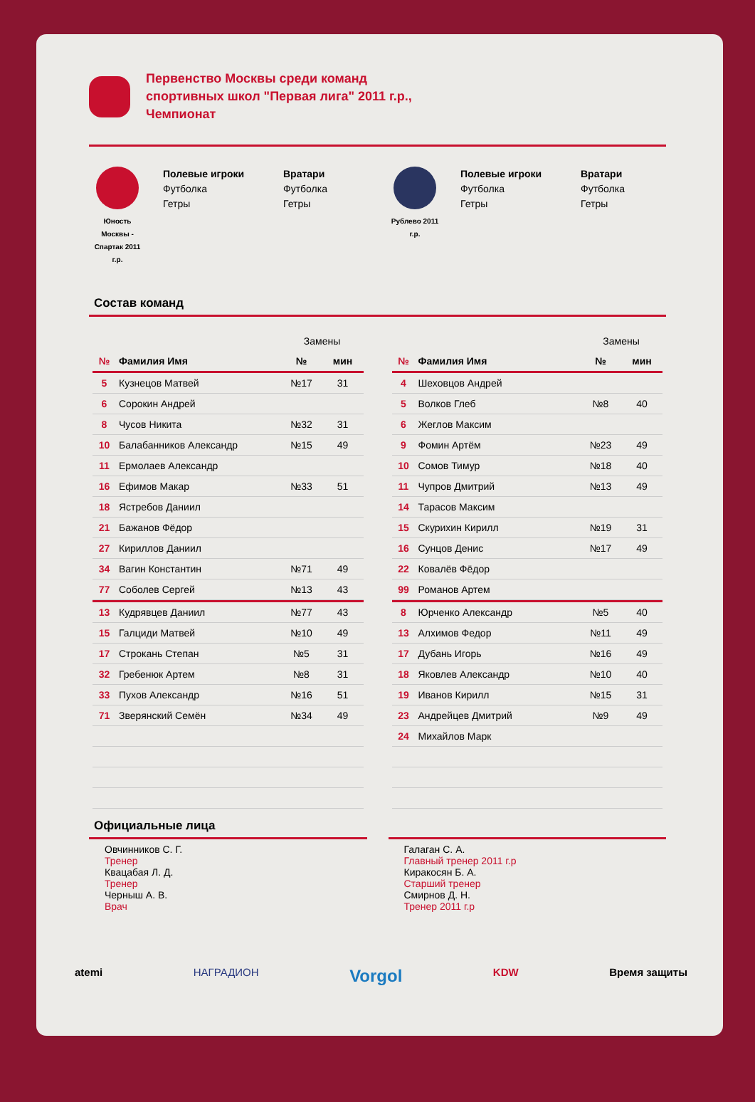Первенство Москвы среди команд
спортивных школ "Первая лига" 2011 г.р.,
Чемпионат
Юность Москвы - Спартак 2011 г.р.
Полевые игроки
Футболка
Гетры
Вратари
Футболка
Гетры
Рублево 2011 г.р.
Полевые игроки
Футболка
Гетры
Вратари
Футболка
Гетры
Состав команд
| | | Замены | |
| № | Фамилия Имя | № | мин |
| 5 | Кузнецов Матвей | №17 | 31 |
| 6 | Сорокин Андрей | | |
| 8 | Чусов Никита | №32 | 31 |
| 10 | Балабанников Александр | №15 | 49 |
| 11 | Ермолаев Александр | | |
| 16 | Ефимов Макар | №33 | 51 |
| 18 | Ястребов Даниил | | |
| 21 | Бажанов Фёдор | | |
| 27 | Кириллов Даниил | | |
| 34 | Вагин Константин | №71 | 49 |
| 77 | Соболев Сергей | №13 | 43 |
| 13 | Кудрявцев Даниил | №77 | 43 |
| 15 | Галциди Матвей | №10 | 49 |
| 17 | Строкань Степан | №5 | 31 |
| 32 | Гребенюк Артем | №8 | 31 |
| 33 | Пухов Александр | №16 | 51 |
| 71 | Зверянский Семён | №34 | 49 |
| | | Замены | |
| № | Фамилия Имя | № | мин |
| 4 | Шеховцов Андрей | | |
| 5 | Волков Глеб | №8 | 40 |
| 6 | Жеглов Максим | | |
| 9 | Фомин Артём | №23 | 49 |
| 10 | Сомов Тимур | №18 | 40 |
| 11 | Чупров Дмитрий | №13 | 49 |
| 14 | Тарасов Максим | | |
| 15 | Скурихин Кирилл | №19 | 31 |
| 16 | Сунцов Денис | №17 | 49 |
| 22 | Ковалёв Фёдор | | |
| 99 | Романов Артем | | |
| 8 | Юрченко Александр | №5 | 40 |
| 13 | Алхимов Федор | №11 | 49 |
| 17 | Дубань Игорь | №16 | 49 |
| 18 | Яковлев Александр | №10 | 40 |
| 19 | Иванов Кирилл | №15 | 31 |
| 23 | Андрейцев Дмитрий | №9 | 49 |
| 24 | Михайлов Марк | | |
Официальные лица
Овчинников С. Г.
Тренер
Квацабая Л. Д.
Тренер
Черныш А. В.
Врач
Галаган С. А.
Главный тренер 2011 г.р
Киракосян Б. А.
Старший тренер
Смирнов Д. Н.
Тренер 2011 г.р
atemi НАГРАДИОН Vorgol KDW Время защиты